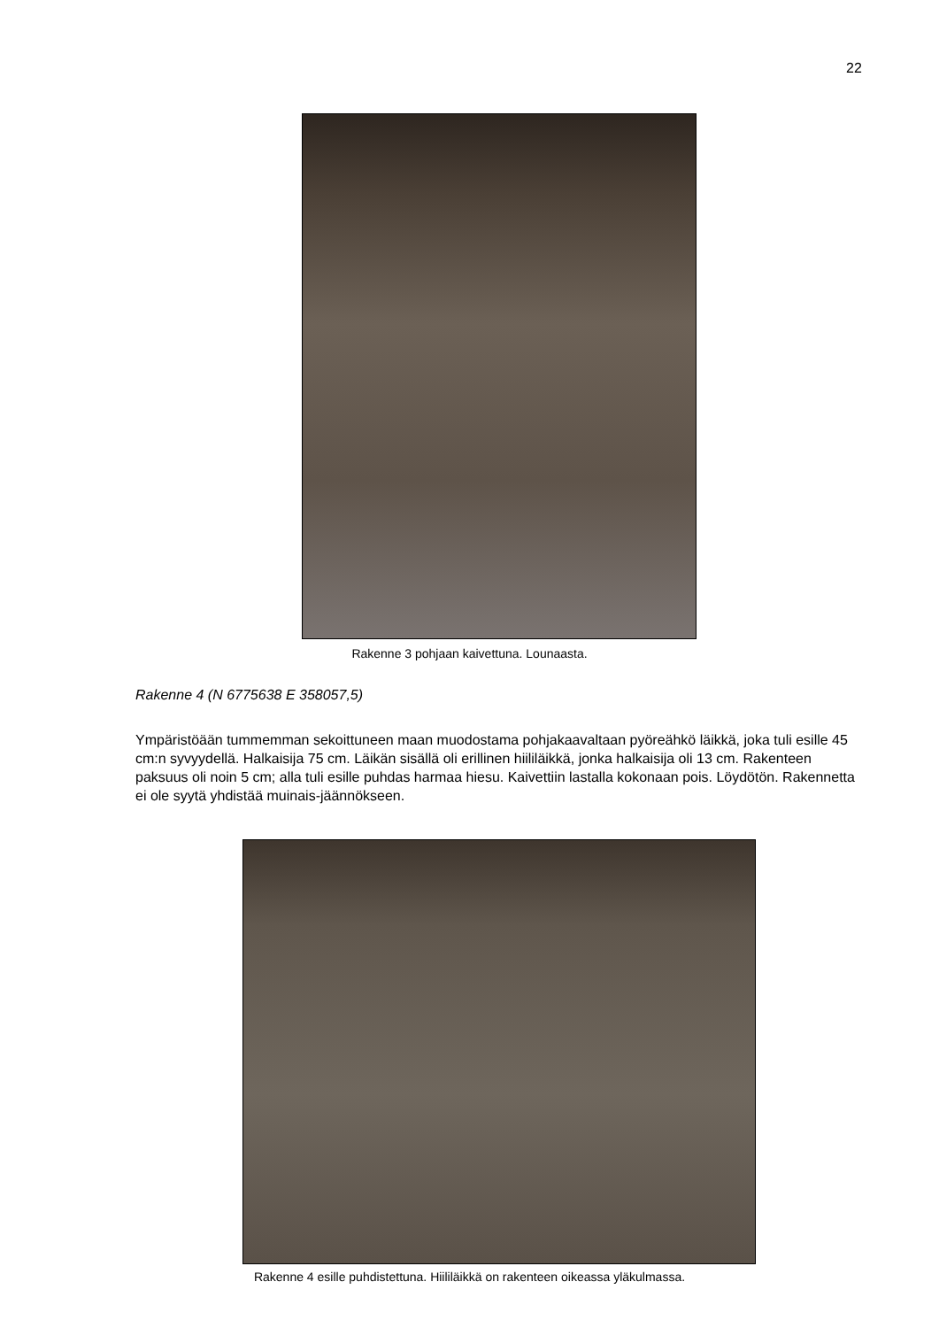22
Rakenne 3 pohjaan kaivettuna. Lounaasta.
Rakenne 4 (N 6775638 E 358057,5)
Ympäristöään tummemman sekoittuneen maan muodostama pohjakaavaltaan pyöreähkö läikkä, joka tuli esille 45 cm:n syvyydellä. Halkaisija 75 cm. Läikän sisällä oli erillinen hiililäikkä, jonka halkaisija oli 13 cm. Rakenteen paksuus oli noin 5 cm; alla tuli esille puhdas harmaa hiesu. Kaivettiin lastalla kokonaan pois. Löydötön. Rakennetta ei ole syytä yhdistää muinais-jäännökseen.
Rakenne 4 esille puhdistettuna. Hiililäikkä on rakenteen oikeassa yläkulmassa.